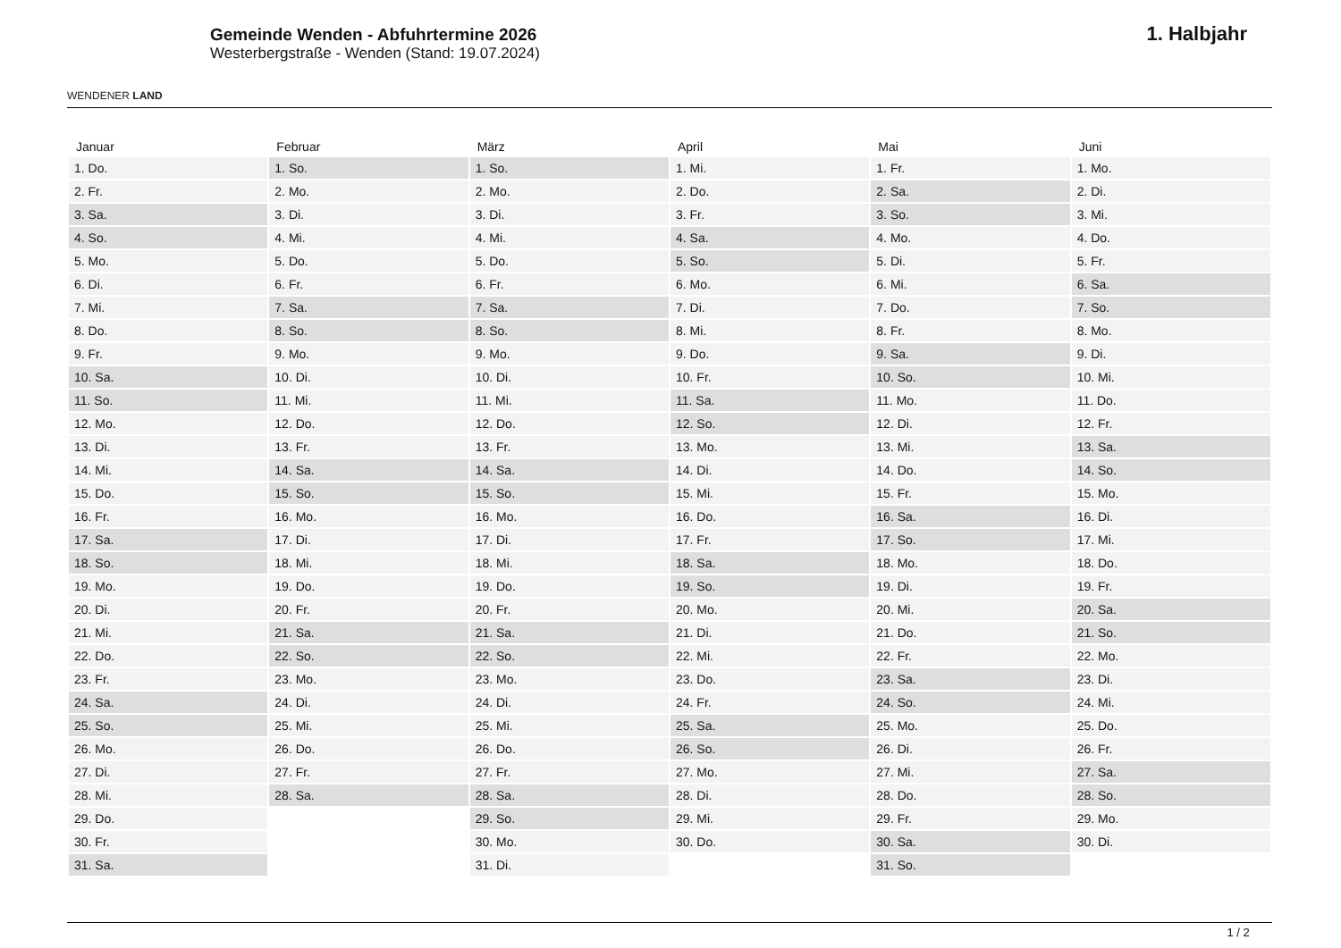WENDENER LAND
Gemeinde Wenden - Abfuhrtermine 2026
Westerbergstraße - Wenden (Stand: 19.07.2024)
1. Halbjahr
| Januar | Februar | März | April | Mai | Juni |
| --- | --- | --- | --- | --- | --- |
| 1. Do. | 1. So. | 1. So. | 1. Mi. | 1. Fr. | 1. Mo. |
| 2. Fr. | 2. Mo. | 2. Mo. | 2. Do. | 2. Sa. | 2. Di. |
| 3. Sa. | 3. Di. | 3. Di. | 3. Fr. | 3. So. | 3. Mi. |
| 4. So. | 4. Mi. | 4. Mi. | 4. Sa. | 4. Mo. | 4. Do. |
| 5. Mo. | 5. Do. | 5. Do. | 5. So. | 5. Di. | 5. Fr. |
| 6. Di. | 6. Fr. | 6. Fr. | 6. Mo. | 6. Mi. | 6. Sa. |
| 7. Mi. | 7. Sa. | 7. Sa. | 7. Di. | 7. Do. | 7. So. |
| 8. Do. | 8. So. | 8. So. | 8. Mi. | 8. Fr. | 8. Mo. |
| 9. Fr. | 9. Mo. | 9. Mo. | 9. Do. | 9. Sa. | 9. Di. |
| 10. Sa. | 10. Di. | 10. Di. | 10. Fr. | 10. So. | 10. Mi. |
| 11. So. | 11. Mi. | 11. Mi. | 11. Sa. | 11. Mo. | 11. Do. |
| 12. Mo. | 12. Do. | 12. Do. | 12. So. | 12. Di. | 12. Fr. |
| 13. Di. | 13. Fr. | 13. Fr. | 13. Mo. | 13. Mi. | 13. Sa. |
| 14. Mi. | 14. Sa. | 14. Sa. | 14. Di. | 14. Do. | 14. So. |
| 15. Do. | 15. So. | 15. So. | 15. Mi. | 15. Fr. | 15. Mo. |
| 16. Fr. | 16. Mo. | 16. Mo. | 16. Do. | 16. Sa. | 16. Di. |
| 17. Sa. | 17. Di. | 17. Di. | 17. Fr. | 17. So. | 17. Mi. |
| 18. So. | 18. Mi. | 18. Mi. | 18. Sa. | 18. Mo. | 18. Do. |
| 19. Mo. | 19. Do. | 19. Do. | 19. So. | 19. Di. | 19. Fr. |
| 20. Di. | 20. Fr. | 20. Fr. | 20. Mo. | 20. Mi. | 20. Sa. |
| 21. Mi. | 21. Sa. | 21. Sa. | 21. Di. | 21. Do. | 21. So. |
| 22. Do. | 22. So. | 22. So. | 22. Mi. | 22. Fr. | 22. Mo. |
| 23. Fr. | 23. Mo. | 23. Mo. | 23. Do. | 23. Sa. | 23. Di. |
| 24. Sa. | 24. Di. | 24. Di. | 24. Fr. | 24. So. | 24. Mi. |
| 25. So. | 25. Mi. | 25. Mi. | 25. Sa. | 25. Mo. | 25. Do. |
| 26. Mo. | 26. Do. | 26. Do. | 26. So. | 26. Di. | 26. Fr. |
| 27. Di. | 27. Fr. | 27. Fr. | 27. Mo. | 27. Mi. | 27. Sa. |
| 28. Mi. | 28. Sa. | 28. Sa. | 28. Di. | 28. Do. | 28. So. |
| 29. Do. | | 29. So. | 29. Mi. | 29. Fr. | 29. Mo. |
| 30. Fr. | | 30. Mo. | 30. Do. | 30. Sa. | 30. Di. |
| 31. Sa. | | 31. Di. | | 31. So. | |
1 / 2